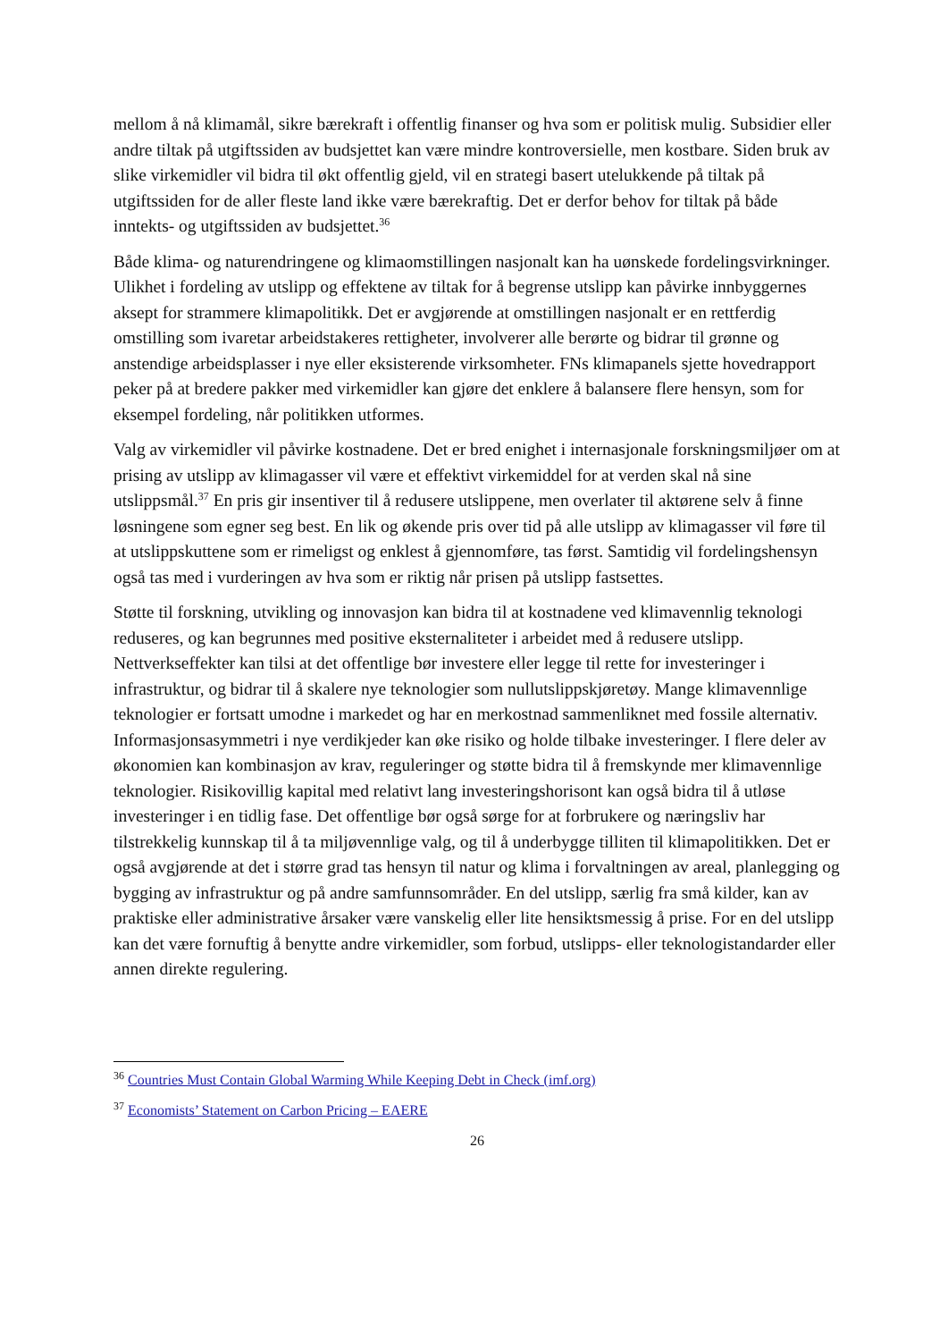mellom å nå klimamål, sikre bærekraft i offentlig finanser og hva som er politisk mulig. Subsidier eller andre tiltak på utgiftssiden av budsjettet kan være mindre kontroversielle, men kostbare. Siden bruk av slike virkemidler vil bidra til økt offentlig gjeld, vil en strategi basert utelukkende på tiltak på utgiftssiden for de aller fleste land ikke være bærekraftig. Det er derfor behov for tiltak på både inntekts- og utgiftssiden av budsjettet.<sup>36</sup>
Både klima- og naturendringene og klimaomstillingen nasjonalt kan ha uønskede fordelingsvirkninger. Ulikhet i fordeling av utslipp og effektene av tiltak for å begrense utslipp kan påvirke innbyggernes aksept for strammere klimapolitikk. Det er avgjørende at omstillingen nasjonalt er en rettferdig omstilling som ivaretar arbeidstakeres rettigheter, involverer alle berørte og bidrar til grønne og anstendige arbeidsplasser i nye eller eksisterende virksomheter. FNs klimapanels sjette hovedrapport peker på at bredere pakker med virkemidler kan gjøre det enklere å balansere flere hensyn, som for eksempel fordeling, når politikken utformes.
Valg av virkemidler vil påvirke kostnadene. Det er bred enighet i internasjonale forskningsmiljøer om at prising av utslipp av klimagasser vil være et effektivt virkemiddel for at verden skal nå sine utslippsmål.<sup>37</sup> En pris gir insentiver til å redusere utslippene, men overlater til aktørene selv å finne løsningene som egner seg best. En lik og økende pris over tid på alle utslipp av klimagasser vil føre til at utslippskuttene som er rimeligst og enklest å gjennomføre, tas først. Samtidig vil fordelingshensyn også tas med i vurderingen av hva som er riktig når prisen på utslipp fastsettes.
Støtte til forskning, utvikling og innovasjon kan bidra til at kostnadene ved klimavennlig teknologi reduseres, og kan begrunnes med positive eksternaliteter i arbeidet med å redusere utslipp. Nettverkseffekter kan tilsi at det offentlige bør investere eller legge til rette for investeringer i infrastruktur, og bidrar til å skalere nye teknologier som nullutslippskjøretøy. Mange klimavennlige teknologier er fortsatt umodne i markedet og har en merkostnad sammenliknet med fossile alternativ. Informasjonsasymmetri i nye verdikjeder kan øke risiko og holde tilbake investeringer. I flere deler av økonomien kan kombinasjon av krav, reguleringer og støtte bidra til å fremskynde mer klimavennlige teknologier. Risikovillig kapital med relativt lang investeringshorisont kan også bidra til å utløse investeringer i en tidlig fase. Det offentlige bør også sørge for at forbrukere og næringsliv har tilstrekkelig kunnskap til å ta miljøvennlige valg, og til å underbygge tilliten til klimapolitikken. Det er også avgjørende at det i større grad tas hensyn til natur og klima i forvaltningen av areal, planlegging og bygging av infrastruktur og på andre samfunnsområder. En del utslipp, særlig fra små kilder, kan av praktiske eller administrative årsaker være vanskelig eller lite hensiktsmessig å prise. For en del utslipp kan det være fornuftig å benytte andre virkemidler, som forbud, utslipps- eller teknologistandarder eller annen direkte regulering.
<sup>36</sup> Countries Must Contain Global Warming While Keeping Debt in Check (imf.org)
<sup>37</sup> Economists’ Statement on Carbon Pricing – EAERE
26